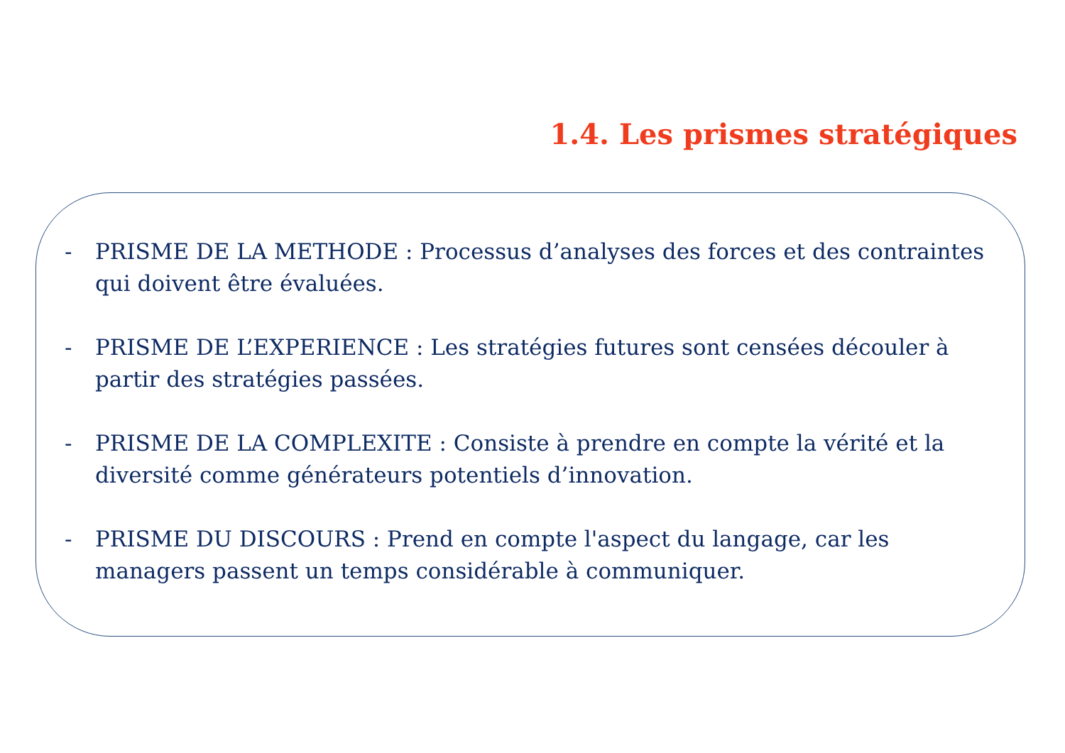1.4. Les prismes stratégiques
- PRISME DE LA METHODE : Processus d’analyses des forces et des contraintes qui doivent être évaluées.
- PRISME DE L’EXPERIENCE : Les stratégies futures sont censées découler à partir des stratégies passées.
- PRISME DE LA COMPLEXITE : Consiste à prendre en compte la vérité et la diversité comme générateurs potentiels d’innovation.
- PRISME DU DISCOURS : Prend en compte l'aspect du langage, car les managers passent un temps considérable à communiquer.